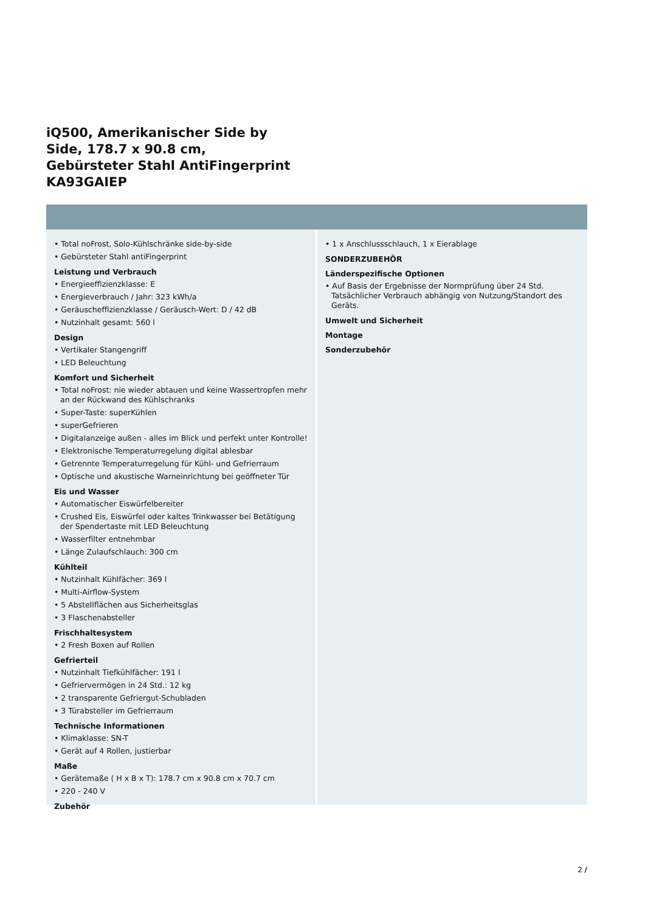iQ500, Amerikanischer Side by
Side, 178.7 x 90.8 cm,
Gebürsteter Stahl AntiFingerprint
KA93GAIEP
• Total noFrost, Solo-Kühlschränke side-by-side
• Gebürsteter Stahl antiFingerprint
Leistung und Verbrauch
• Energieeffizienzklasse: E
• Energieverbrauch / Jahr: 323 kWh/a
• Geräuscheffizienzklasse / Geräusch-Wert: D / 42 dB
• Nutzinhalt gesamt: 560 l
Design
• Vertikaler Stangengriff
• LED Beleuchtung
Komfort und Sicherheit
• Total noFrost: nie wieder abtauen und keine Wassertropfen mehr an der Rückwand des Kühlschranks
• Super-Taste: superKühlen
• superGefrieren
• Digitalanzeige außen - alles im Blick und perfekt unter Kontrolle!
• Elektronische Temperaturregelung digital ablesbar
• Getrennte Temperaturregelung für Kühl- und Gefrierraum
• Optische und akustische Warneinrichtung bei geöffneter Tür
Eis und Wasser
• Automatischer Eiswürfelbereiter
• Crushed Eis, Eiswürfel oder kaltes Trinkwasser bei Betätigung der Spendertaste mit LED Beleuchtung
• Wasserfilter entnehmbar
• Länge Zulaufschlauch: 300 cm
Kühlteil
• Nutzinhalt Kühlfächer: 369 l
• Multi-Airflow-System
• 5 Abstellflächen aus Sicherheitsglas
• 3 Flaschenabsteller
Frischhaltesystem
• 2 Fresh Boxen auf Rollen
Gefrierteil
• Nutzinhalt Tiefkühlfächer: 191 l
• Gefriervermögen in 24 Std.: 12 kg
• 2 transparente Gefriergut-Schubladen
• 3 Türabsteller im Gefrierraum
Technische Informationen
• Klimaklasse: SN-T
• Gerät auf 4 Rollen, justierbar
Maße
• Gerätemaße ( H x B x T): 178.7 cm x 90.8 cm x 70.7 cm
• 220 - 240 V
Zubehör
• 1 x Anschlussschlauch, 1 x Eierablage
SONDERZUBEHÖR
Länderspezifische Optionen
• Auf Basis der Ergebnisse der Normprüfung über 24 Std. Tatsächlicher Verbrauch abhängig von Nutzung/Standort des Geräts.
Umwelt und Sicherheit
Montage
Sonderzubehör
2 /